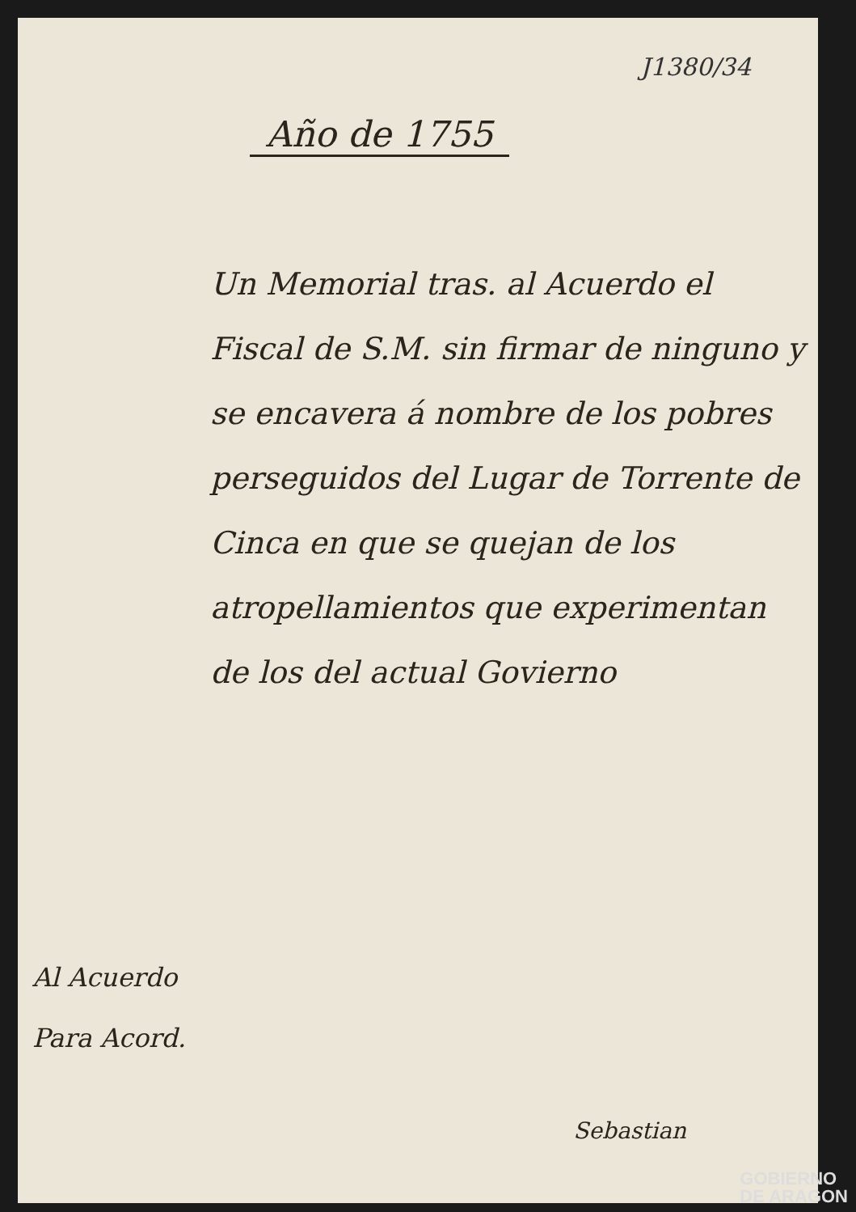J1380/34
Año de 1755
Un Memorial tras. al Acuerdo el Fiscal de S.M. sin firmar de ninguno y se encavera á nombre de los pobres perseguidos del Lugar de Torrente de Cinca en que se quejan de los atropellamientos que experimentan de los del actual Govierno
Al Acuerdo
Para Acord.
Sebastian
GOBIERNO
DE ARAGON